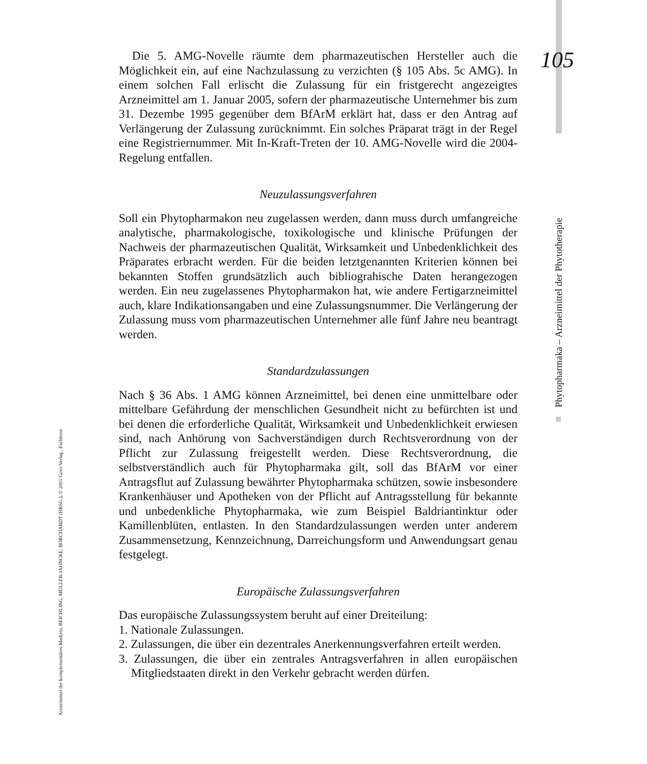105
Phytopharmaka – Arzneimittel der Phytotherapie
Arzneimittel der komplementären Medizin, REICHLING, MÜLLER-JAHNCKE, BORCHARDT (HRSG.), © 2001 Govi-Verlag , Eschborn
Die 5. AMG-Novelle räumte dem pharmazeutischen Hersteller auch die Möglichkeit ein, auf eine Nachzulassung zu verzichten (§ 105 Abs. 5c AMG). In einem solchen Fall erlischt die Zulassung für ein fristgerecht angezeigtes Arzneimittel am 1. Januar 2005, sofern der pharmazeutische Unternehmer bis zum 31. Dezembe 1995 gegenüber dem BfArM erklärt hat, dass er den Antrag auf Verlängerung der Zulassung zurücknimmt. Ein solches Präparat trägt in der Regel eine Registriernummer. Mit In-Kraft-Treten der 10. AMG-Novelle wird die 2004-Regelung entfallen.
Neuzulassungsverfahren
Soll ein Phytopharmakon neu zugelassen werden, dann muss durch umfangreiche analytische, pharmakologische, toxikologische und klinische Prüfungen der Nachweis der pharmazeutischen Qualität, Wirksamkeit und Unbedenklichkeit des Präparates erbracht werden. Für die beiden letztgenannten Kriterien können bei bekannten Stoffen grundsätzlich auch bibliograhische Daten herangezogen werden. Ein neu zugelassenes Phytopharmakon hat, wie andere Fertigarzneimittel auch, klare Indikationsangaben und eine Zulassungsnummer. Die Verlängerung der Zulassung muss vom pharmazeutischen Unternehmer alle fünf Jahre neu beantragt werden.
Standardzulassungen
Nach § 36 Abs. 1 AMG können Arzneimittel, bei denen eine unmittelbare oder mittelbare Gefährdung der menschlichen Gesundheit nicht zu befürchten ist und bei denen die erforderliche Qualität, Wirksamkeit und Unbedenklichkeit erwiesen sind, nach Anhörung von Sachverständigen durch Rechtsverordnung von der Pflicht zur Zulassung freigestellt werden. Diese Rechtsverordnung, die selbstverständlich auch für Phytopharmaka gilt, soll das BfArM vor einer Antragsflut auf Zulassung bewährter Phytopharmaka schützen, sowie insbesondere Krankenhäuser und Apotheken von der Pflicht auf Antragsstellung für bekannte und unbedenkliche Phytopharmaka, wie zum Beispiel Baldriantinktur oder Kamillenblüten, entlasten. In den Standardzulassungen werden unter anderem Zusammensetzung, Kennzeichnung, Darreichungsform und Anwendungsart genau festgelegt.
Europäische Zulassungsverfahren
Das europäische Zulassungssystem beruht auf einer Dreiteilung:
1. Nationale Zulassungen.
2. Zulassungen, die über ein dezentrales Anerkennungsverfahren erteilt werden.
3. Zulassungen, die über ein zentrales Antragsverfahren in allen europäischen Mitgliedstaaten direkt in den Verkehr gebracht werden dürfen.